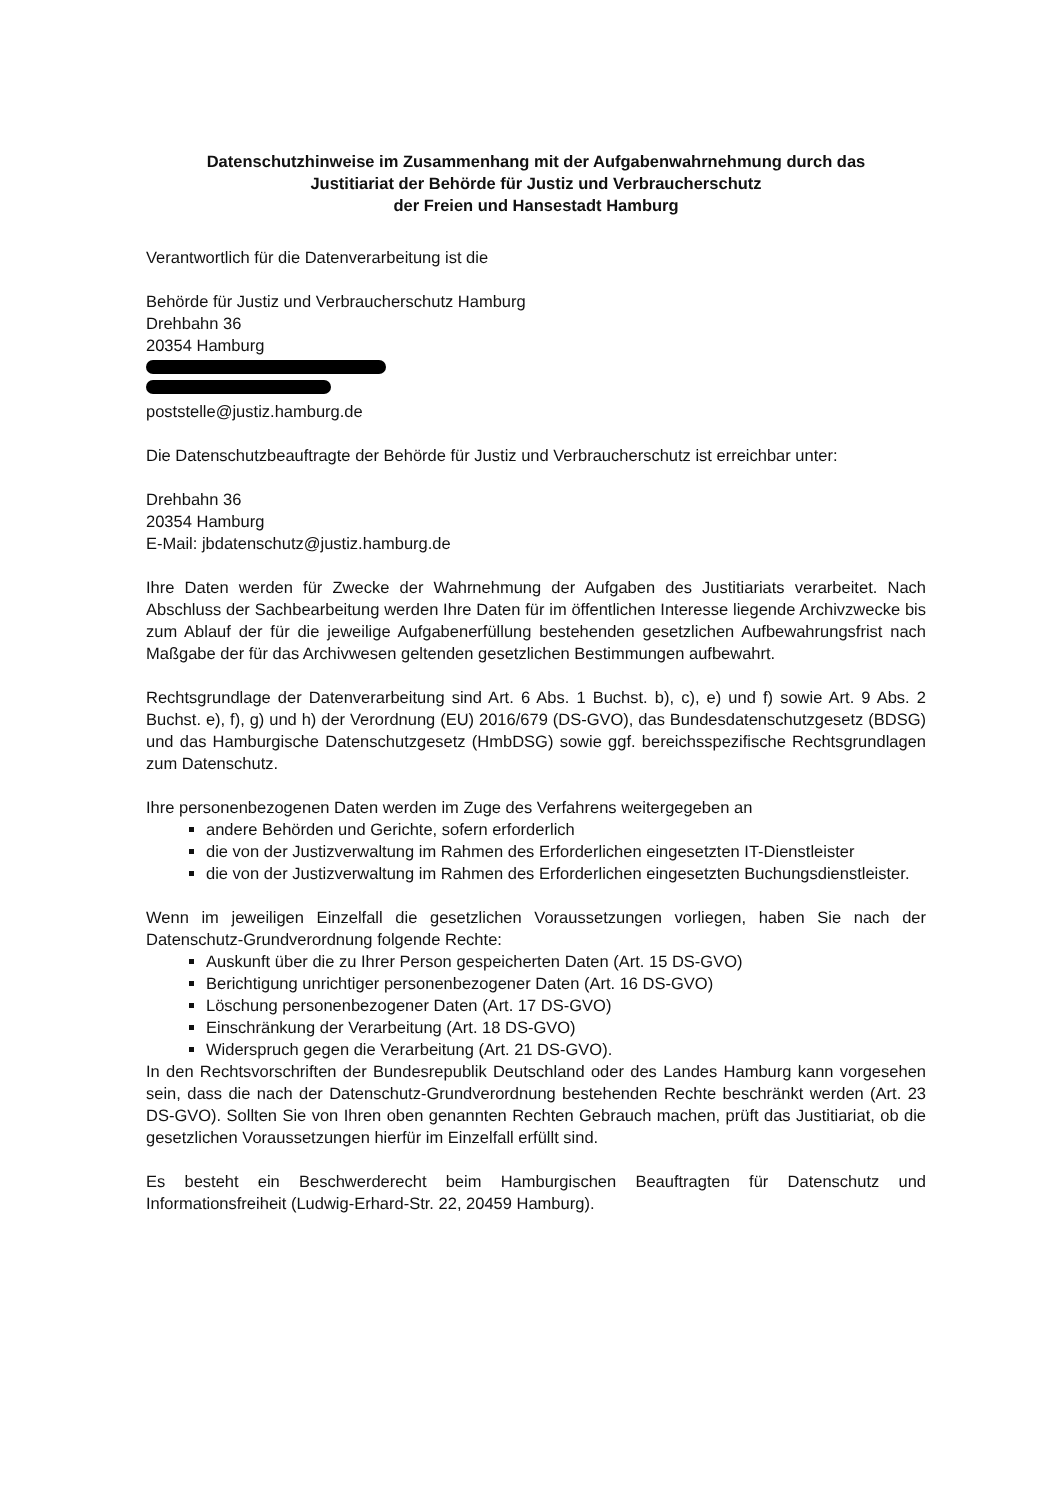Datenschutzhinweise im Zusammenhang mit der Aufgabenwahrnehmung durch das
Justitiariat der Behörde für Justiz und Verbraucherschutz
der Freien und Hansestadt Hamburg
Verantwortlich für die Datenverarbeitung ist die
Behörde für Justiz und Verbraucherschutz Hamburg
Drehbahn 36
20354 Hamburg poststelle@justiz.hamburg.de
Die Datenschutzbeauftragte der Behörde für Justiz und Verbraucherschutz ist erreichbar unter:
Drehbahn 36
20354 Hamburg
E-Mail: jbdatenschutz@justiz.hamburg.de
Ihre Daten werden für Zwecke der Wahrnehmung der Aufgaben des Justitiariats verarbeitet. Nach Abschluss der Sachbearbeitung werden Ihre Daten für im öffentlichen Interesse liegende Archivzwecke bis zum Ablauf der für die jeweilige Aufgabenerfüllung bestehenden gesetzlichen Aufbewahrungsfrist nach Maßgabe der für das Archivwesen geltenden gesetzlichen Bestimmungen aufbewahrt.
Rechtsgrundlage der Datenverarbeitung sind Art. 6 Abs. 1 Buchst. b), c), e) und f) sowie Art. 9 Abs. 2 Buchst. e), f), g) und h) der Verordnung (EU) 2016/679 (DS-GVO), das Bundesdatenschutzgesetz (BDSG) und das Hamburgische Datenschutzgesetz (HmbDSG) sowie ggf. bereichsspezifische Rechtsgrundlagen zum Datenschutz.
Ihre personenbezogenen Daten werden im Zuge des Verfahrens weitergegeben an
andere Behörden und Gerichte, sofern erforderlich
die von der Justizverwaltung im Rahmen des Erforderlichen eingesetzten IT-Dienstleister
die von der Justizverwaltung im Rahmen des Erforderlichen eingesetzten Buchungsdienstleister.
Wenn im jeweiligen Einzelfall die gesetzlichen Voraussetzungen vorliegen, haben Sie nach der Datenschutz-Grundverordnung folgende Rechte:
Auskunft über die zu Ihrer Person gespeicherten Daten (Art. 15 DS-GVO)
Berichtigung unrichtiger personenbezogener Daten (Art. 16 DS-GVO)
Löschung personenbezogener Daten (Art. 17 DS-GVO)
Einschränkung der Verarbeitung (Art. 18 DS-GVO)
Widerspruch gegen die Verarbeitung (Art. 21 DS-GVO).
In den Rechtsvorschriften der Bundesrepublik Deutschland oder des Landes Hamburg kann vorgesehen sein, dass die nach der Datenschutz-Grundverordnung bestehenden Rechte beschränkt werden (Art. 23 DS-GVO). Sollten Sie von Ihren oben genannten Rechten Gebrauch machen, prüft das Justitiariat, ob die gesetzlichen Voraussetzungen hierfür im Einzelfall erfüllt sind.
Es besteht ein Beschwerderecht beim Hamburgischen Beauftragten für Datenschutz und Informationsfreiheit (Ludwig-Erhard-Str. 22, 20459 Hamburg).